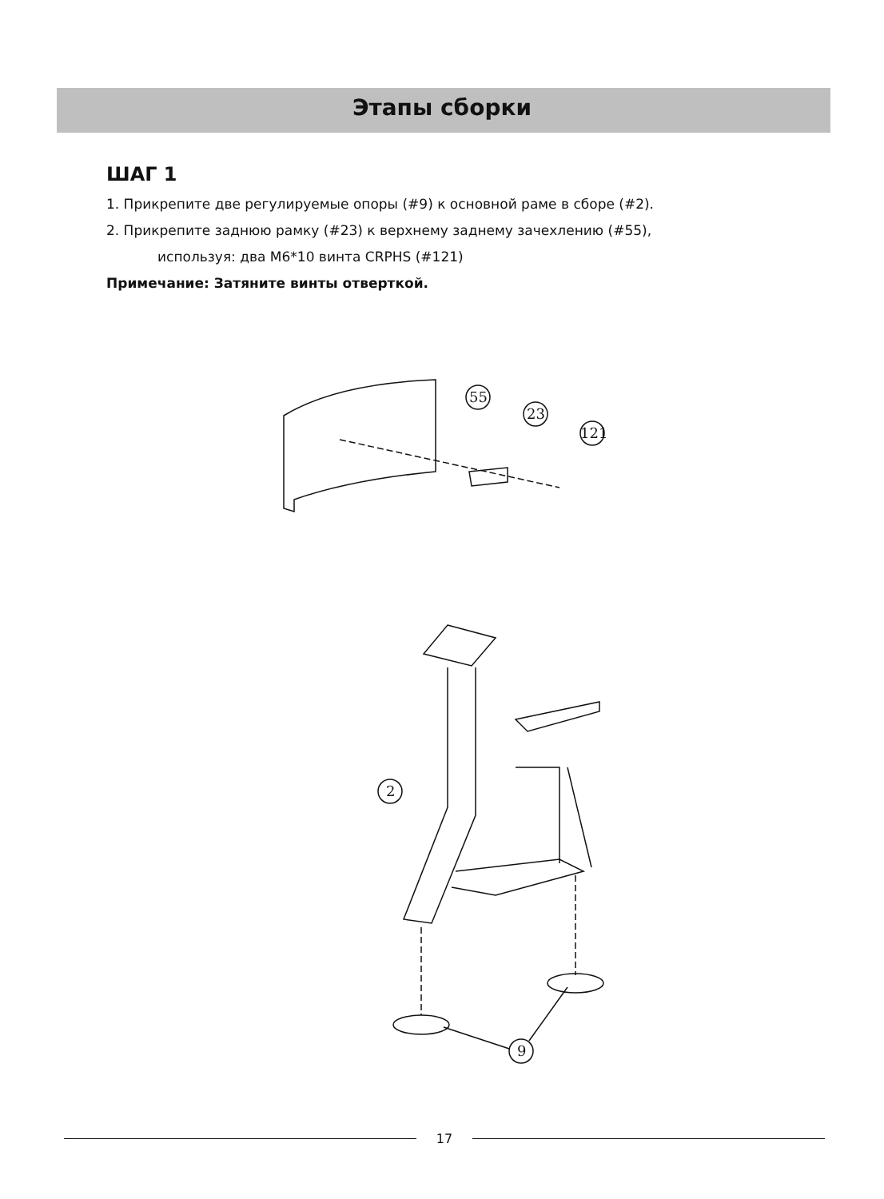Этапы сборки
ШАГ 1
1. Прикрепите две регулируемые опоры (#9) к основной раме в сборе (#2).
2. Прикрепите заднюю рамку (#23) к верхнему заднему зачехлению (#55),
используя: два M6*10 винта CRPHS (#121)
Примечание: Затяните винты отверткой.
55
23
121
2
9
17